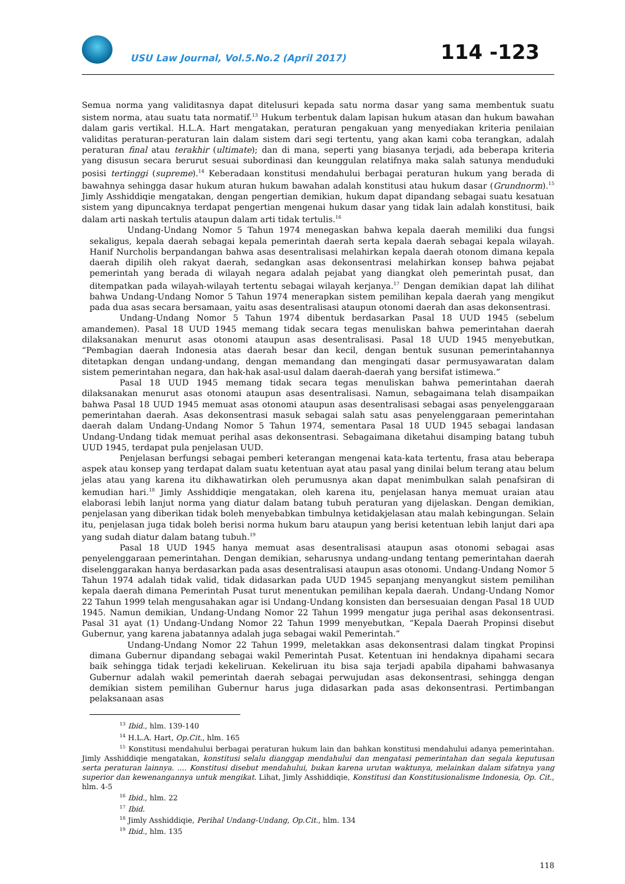USU Law Journal, Vol.5.No.2 (April 2017)
114 -123
Semua norma yang validitasnya dapat ditelusuri kepada satu norma dasar yang sama membentuk suatu sistem norma, atau suatu tata normatif.<sup>13</sup> Hukum terbentuk dalam lapisan hukum atasan dan hukum bawahan dalam garis vertikal. H.L.A. Hart mengatakan, peraturan pengakuan yang menyediakan kriteria penilaian validitas peraturan-peraturan lain dalam sistem dari segi tertentu, yang akan kami coba terangkan, adalah peraturan final atau terakhir (ultimate); dan di mana, seperti yang biasanya terjadi, ada beberapa kriteria yang disusun secara berurut sesuai subordinasi dan keunggulan relatifnya maka salah satunya menduduki posisi tertinggi (supreme).<sup>14</sup> Keberadaan konstitusi mendahului berbagai peraturan hukum yang berada di bawahnya sehingga dasar hukum aturan hukum bawahan adalah konstitusi atau hukum dasar (Grundnorm).<sup>15</sup> Jimly Asshiddiqie mengatakan, dengan pengertian demikian, hukum dapat dipandang sebagai suatu kesatuan sistem yang dipuncaknya terdapat pengertian mengenai hukum dasar yang tidak lain adalah konstitusi, baik dalam arti naskah tertulis ataupun dalam arti tidak tertulis.<sup>16</sup>
Undang-Undang Nomor 5 Tahun 1974 menegaskan bahwa kepala daerah memiliki dua fungsi sekaligus, kepala daerah sebagai kepala pemerintah daerah serta kepala daerah sebagai kepala wilayah. Hanif Nurcholis berpandangan bahwa asas desentralisasi melahirkan kepala daerah otonom dimana kepala daerah dipilih oleh rakyat daerah, sedangkan asas dekonsentrasi melahirkan konsep bahwa pejabat pemerintah yang berada di wilayah negara adalah pejabat yang diangkat oleh pemerintah pusat, dan ditempatkan pada wilayah-wilayah tertentu sebagai wilayah kerjanya.<sup>17</sup> Dengan demikian dapat lah dilihat bahwa Undang-Undang Nomor 5 Tahun 1974 menerapkan sistem pemilihan kepala daerah yang mengikut pada dua asas secara bersamaan, yaitu asas desentralisasi ataupun otonomi daerah dan asas dekonsentrasi.
Undang-Undang Nomor 5 Tahun 1974 dibentuk berdasarkan Pasal 18 UUD 1945 (sebelum amandemen). Pasal 18 UUD 1945 memang tidak secara tegas menuliskan bahwa pemerintahan daerah dilaksanakan menurut asas otonomi ataupun asas desentralisasi. Pasal 18 UUD 1945 menyebutkan, “Pembagian daerah Indonesia atas daerah besar dan kecil, dengan bentuk susunan pemerintahannya ditetapkan dengan undang-undang, dengan memandang dan mengingati dasar permusyawaratan dalam sistem pemerintahan negara, dan hak-hak asal-usul dalam daerah-daerah yang bersifat istimewa.”
Pasal 18 UUD 1945 memang tidak secara tegas menuliskan bahwa pemerintahan daerah dilaksanakan menurut asas otonomi ataupun asas desentralisasi. Namun, sebagaimana telah disampaikan bahwa Pasal 18 UUD 1945 memuat asas otonomi ataupun asas desentralisasi sebagai asas penyelenggaraan pemerintahan daerah. Asas dekonsentrasi masuk sebagai salah satu asas penyelenggaraan pemerintahan daerah dalam Undang-Undang Nomor 5 Tahun 1974, sementara Pasal 18 UUD 1945 sebagai landasan Undang-Undang tidak memuat perihal asas dekonsentrasi. Sebagaimana diketahui disamping batang tubuh UUD 1945, terdapat pula penjelasan UUD.
Penjelasan berfungsi sebagai pemberi keterangan mengenai kata-kata tertentu, frasa atau beberapa aspek atau konsep yang terdapat dalam suatu ketentuan ayat atau pasal yang dinilai belum terang atau belum jelas atau yang karena itu dikhawatirkan oleh perumusnya akan dapat menimbulkan salah penafsiran di kemudian hari.<sup>18</sup> Jimly Asshiddiqie mengatakan, oleh karena itu, penjelasan hanya memuat uraian atau elaborasi lebih lanjut norma yang diatur dalam batang tubuh peraturan yang dijelaskan. Dengan demikian, penjelasan yang diberikan tidak boleh menyebabkan timbulnya ketidakjelasan atau malah kebingungan. Selain itu, penjelasan juga tidak boleh berisi norma hukum baru ataupun yang berisi ketentuan lebih lanjut dari apa yang sudah diatur dalam batang tubuh.<sup>19</sup>
Pasal 18 UUD 1945 hanya memuat asas desentralisasi ataupun asas otonomi sebagai asas penyelenggaraan pemerintahan. Dengan demikian, seharusnya undang-undang tentang pemerintahan daerah diselenggarakan hanya berdasarkan pada asas desentralisasi ataupun asas otonomi. Undang-Undang Nomor 5 Tahun 1974 adalah tidak valid, tidak didasarkan pada UUD 1945 sepanjang menyangkut sistem pemilihan kepala daerah dimana Pemerintah Pusat turut menentukan pemilihan kepala daerah. Undang-Undang Nomor 22 Tahun 1999 telah mengusahakan agar isi Undang-Undang konsisten dan bersesuaian dengan Pasal 18 UUD 1945. Namun demikian, Undang-Undang Nomor 22 Tahun 1999 mengatur juga perihal asas dekonsentrasi. Pasal 31 ayat (1) Undang-Undang Nomor 22 Tahun 1999 menyebutkan, “Kepala Daerah Propinsi disebut Gubernur, yang karena jabatannya adalah juga sebagai wakil Pemerintah.”
Undang-Undang Nomor 22 Tahun 1999, meletakkan asas dekonsentrasi dalam tingkat Propinsi dimana Gubernur dipandang sebagai wakil Pemerintah Pusat. Ketentuan ini hendaknya dipahami secara baik sehingga tidak terjadi kekeliruan. Kekeliruan itu bisa saja terjadi apabila dipahami bahwasanya Gubernur adalah wakil pemerintah daerah sebagai perwujudan asas dekonsentrasi, sehingga dengan demikian sistem pemilihan Gubernur harus juga didasarkan pada asas dekonsentrasi. Pertimbangan pelaksanaan asas
<sup>13</sup> Ibid., hlm. 139-140
<sup>14</sup> H.L.A. Hart, Op.Cit., hlm. 165
<sup>15</sup> Konstitusi mendahului berbagai peraturan hukum lain dan bahkan konstitusi mendahului adanya pemerintahan. Jimly Asshiddiqie mengatakan, konstitusi selalu dianggap mendahului dan mengatasi pemerintahan dan segala keputusan serta peraturan lainnya. .... Konstitusi disebut mendahului, bukan karena urutan waktunya, melainkan dalam sifatnya yang superior dan kewenangannya untuk mengikat. Lihat, Jimly Asshiddiqie, Konstitusi dan Konstitusionalisme Indonesia, Op. Cit., hlm. 4-5
<sup>16</sup> Ibid., hlm. 22
<sup>17</sup> Ibid.
<sup>18</sup> Jimly Asshiddiqie, Perihal Undang-Undang, Op.Cit., hlm. 134
<sup>19</sup> Ibid., hlm. 135
118